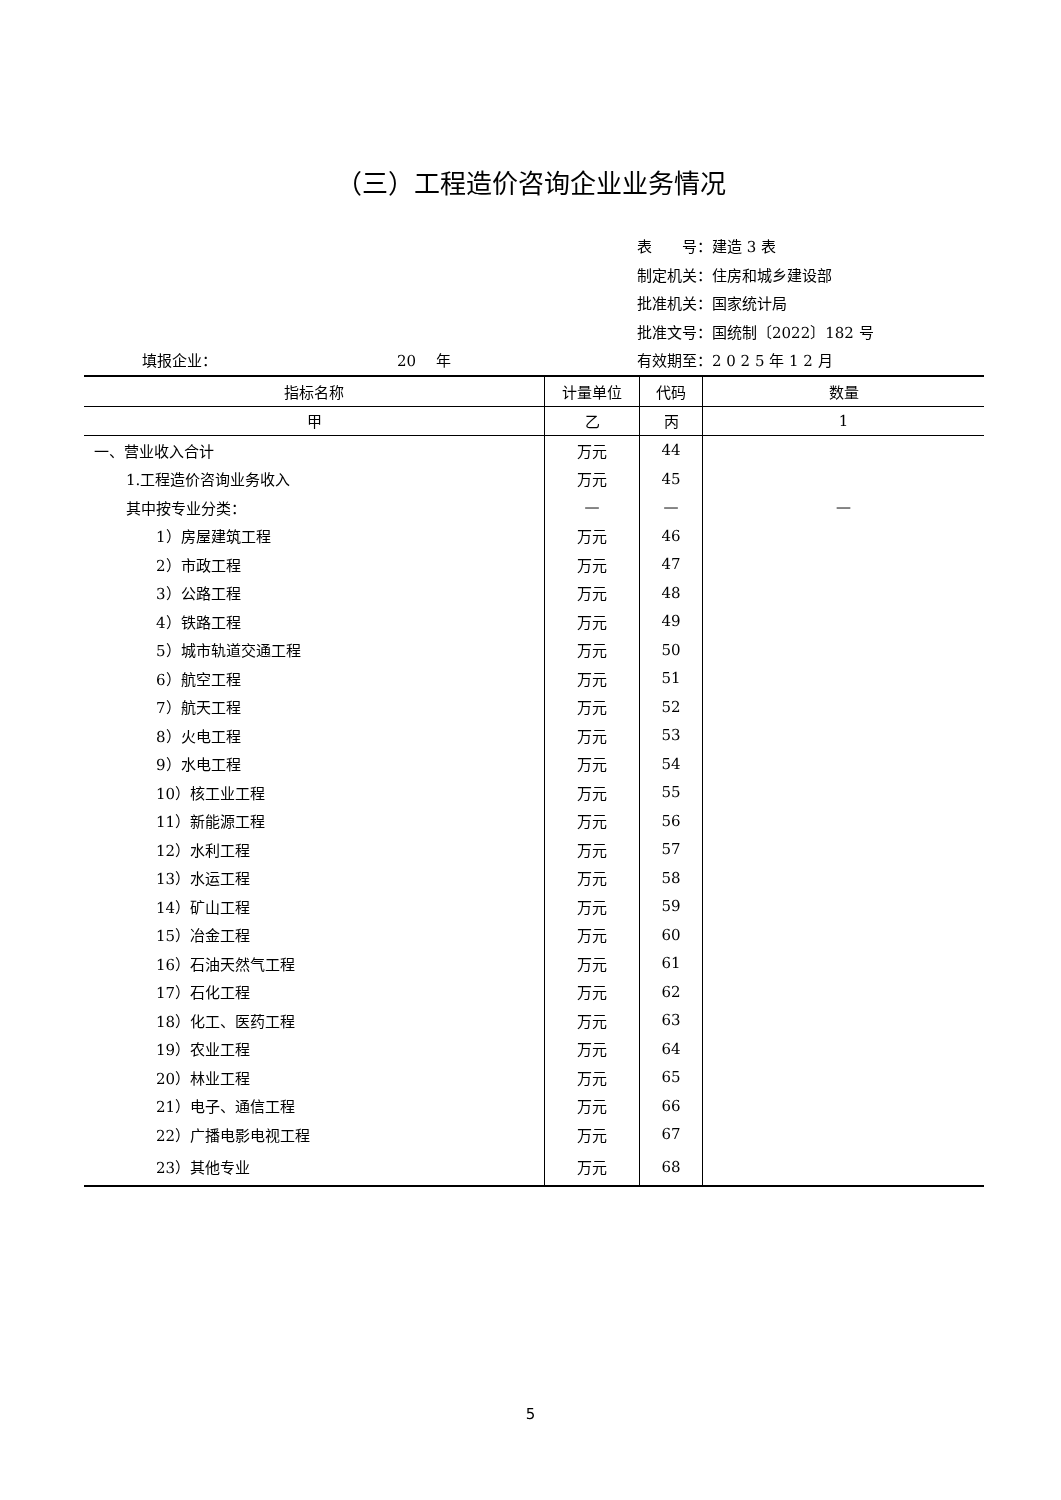（三）工程造价咨询企业业务情况
表　　号：建造 3 表
制定机关：住房和城乡建设部
批准机关：国家统计局
批准文号：国统制〔2022〕182 号
填报企业： 20　 年 有效期至：2 0 2 5 年 1 2 月
| 指标名称 | 计量单位 | 代码 | 数量 |
| --- | --- | --- | --- |
| 甲 | 乙 | 丙 | 1 |
| 一、营业收入合计 | 万元 | 44 | |
| 1.工程造价咨询业务收入 | 万元 | 45 | |
| 其中按专业分类： | — | — | — |
| 1）房屋建筑工程 | 万元 | 46 | |
| 2）市政工程 | 万元 | 47 | |
| 3）公路工程 | 万元 | 48 | |
| 4）铁路工程 | 万元 | 49 | |
| 5）城市轨道交通工程 | 万元 | 50 | |
| 6）航空工程 | 万元 | 51 | |
| 7）航天工程 | 万元 | 52 | |
| 8）火电工程 | 万元 | 53 | |
| 9）水电工程 | 万元 | 54 | |
| 10）核工业工程 | 万元 | 55 | |
| 11）新能源工程 | 万元 | 56 | |
| 12）水利工程 | 万元 | 57 | |
| 13）水运工程 | 万元 | 58 | |
| 14）矿山工程 | 万元 | 59 | |
| 15）冶金工程 | 万元 | 60 | |
| 16）石油天然气工程 | 万元 | 61 | |
| 17）石化工程 | 万元 | 62 | |
| 18）化工、医药工程 | 万元 | 63 | |
| 19）农业工程 | 万元 | 64 | |
| 20）林业工程 | 万元 | 65 | |
| 21）电子、通信工程 | 万元 | 66 | |
| 22）广播电影电视工程 | 万元 | 67 | |
| 23）其他专业 | 万元 | 68 | |
5